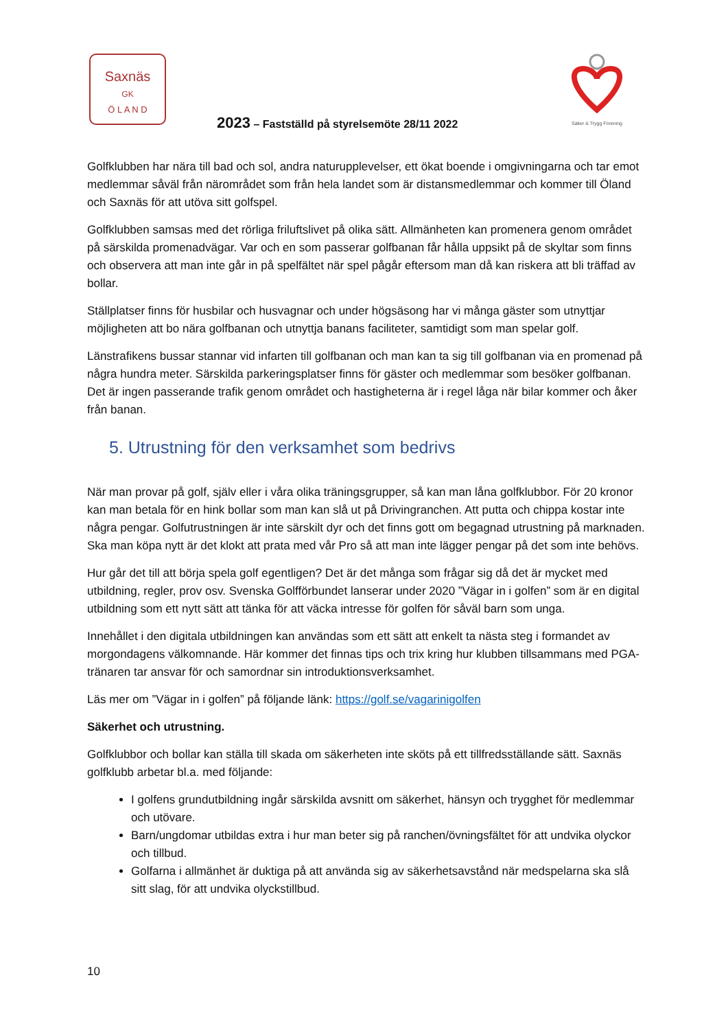Saxnäs
GK
Ö L A N D
Säker & Trygg Förening
2023 – Fastställd på styrelsemöte 28/11 2022
Golfklubben har nära till bad och sol, andra naturupplevelser, ett ökat boende i omgivningarna och tar emot medlemmar såväl från närområdet som från hela landet som är distansmedlemmar och kommer till Öland och Saxnäs för att utöva sitt golfspel.
Golfklubben samsas med det rörliga friluftslivet på olika sätt. Allmänheten kan promenera genom området på särskilda promenadvägar. Var och en som passerar golfbanan får hålla uppsikt på de skyltar som finns och observera att man inte går in på spelfältet när spel pågår eftersom man då kan riskera att bli träffad av bollar.
Ställplatser finns för husbilar och husvagnar och under högsäsong har vi många gäster som utnyttjar möjligheten att bo nära golfbanan och utnyttja banans faciliteter, samtidigt som man spelar golf.
Länstrafikens bussar stannar vid infarten till golfbanan och man kan ta sig till golfbanan via en promenad på några hundra meter. Särskilda parkeringsplatser finns för gäster och medlemmar som besöker golfbanan. Det är ingen passerande trafik genom området och hastigheterna är i regel låga när bilar kommer och åker från banan.
5. Utrustning för den verksamhet som bedrivs
När man provar på golf, själv eller i våra olika träningsgrupper, så kan man låna golfklubbor. För 20 kronor kan man betala för en hink bollar som man kan slå ut på Drivingranchen. Att putta och chippa kostar inte några pengar. Golfutrustningen är inte särskilt dyr och det finns gott om begagnad utrustning på marknaden. Ska man köpa nytt är det klokt att prata med vår Pro så att man inte lägger pengar på det som inte behövs.
Hur går det till att börja spela golf egentligen? Det är det många som frågar sig då det är mycket med utbildning, regler, prov osv. Svenska Golfförbundet lanserar under 2020 ”Vägar in i golfen” som är en digital utbildning som ett nytt sätt att tänka för att väcka intresse för golfen för såväl barn som unga.
Innehållet i den digitala utbildningen kan användas som ett sätt att enkelt ta nästa steg i formandet av morgondagens välkomnande. Här kommer det finnas tips och trix kring hur klubben tillsammans med PGA-tränaren tar ansvar för och samordnar sin introduktionsverksamhet.
Läs mer om ”Vägar in i golfen” på följande länk: https://golf.se/vagarinigolfen
Säkerhet och utrustning.
Golfklubbor och bollar kan ställa till skada om säkerheten inte sköts på ett tillfredsställande sätt. Saxnäs golfklubb arbetar bl.a. med följande:
I golfens grundutbildning ingår särskilda avsnitt om säkerhet, hänsyn och trygghet för medlemmar och utövare.
Barn/ungdomar utbildas extra i hur man beter sig på ranchen/övningsfältet för att undvika olyckor och tillbud.
Golfarna i allmänhet är duktiga på att använda sig av säkerhetsavstånd när medspelarna ska slå sitt slag, för att undvika olyckstillbud.
10